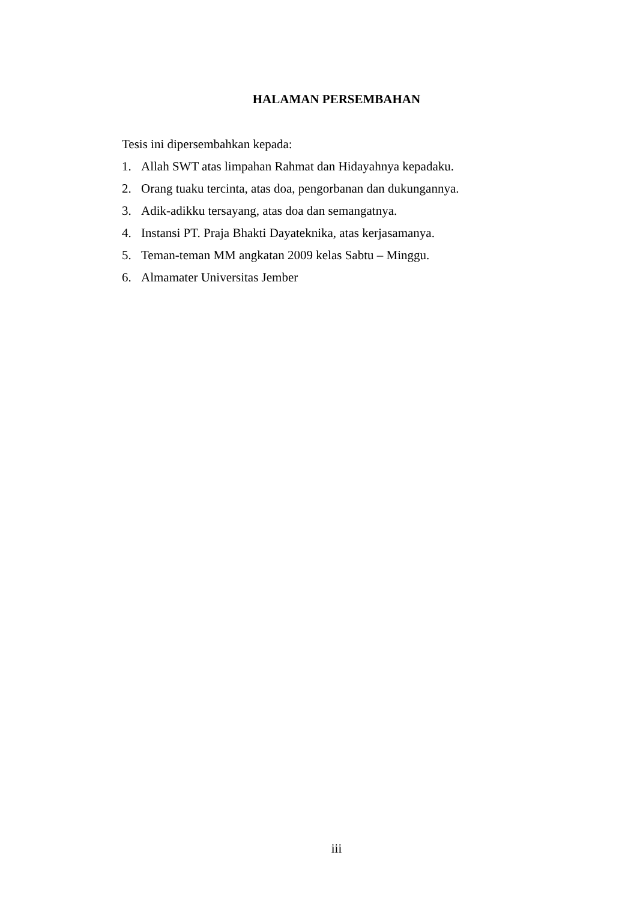HALAMAN PERSEMBAHAN
Tesis ini dipersembahkan kepada:
1. Allah SWT atas limpahan Rahmat dan Hidayahnya kepadaku.
2. Orang tuaku tercinta, atas doa, pengorbanan dan dukungannya.
3. Adik-adikku tersayang, atas doa dan semangatnya.
4. Instansi PT. Praja Bhakti Dayateknika, atas kerjasamanya.
5. Teman-teman MM angkatan 2009 kelas Sabtu – Minggu.
6. Almamater Universitas Jember
iii